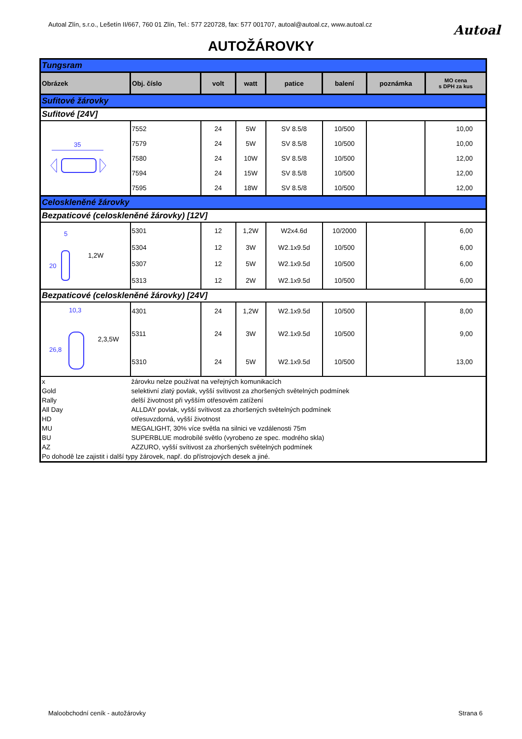Autoal Zlín, s.r.o., Lešetín II/667, 760 01 Zlín, Tel.: 577 220728, fax: 577 001707, autoal@autoal.cz, www.autoal.cz Autoal
AUTOŽÁROVKY
| Tungsram | | | | | | | |
| Obrázek | Obj. číslo | volt | watt | patice | balení | poznámka | MO cena s DPH za kus |
| Sufitové žárovky | | | | | | | |
| Sufitové [24V] | | | | | | | |
| 35 | 7552 | 24 | 5W | SV 8.5/8 | 10/500 | | 10,00 |
| | 7579 | 24 | 5W | SV 8.5/8 | 10/500 | | 10,00 |
| | 7580 | 24 | 10W | SV 8.5/8 | 10/500 | | 12,00 |
| | 7594 | 24 | 15W | SV 8.5/8 | 10/500 | | 12,00 |
| | 7595 | 24 | 18W | SV 8.5/8 | 10/500 | | 12,00 |
| Celoskleněné žárovky | | | | | | | |
| Bezpaticové (celoskleněné žárovky) [12V] | | | | | | | |
| 5 20 1,2W | 5301 | 12 | 1,2W | W2x4.6d | 10/2000 | | 6,00 |
| | 5304 | 12 | 3W | W2.1x9.5d | 10/500 | | 6,00 |
| | 5307 | 12 | 5W | W2.1x9.5d | 10/500 | | 6,00 |
| | 5313 | 12 | 2W | W2.1x9.5d | 10/500 | | 6,00 |
| Bezpaticové (celoskleněné žárovky) [24V] | | | | | | | |
| 10,3 26,8 2,3,5W | 4301 | 24 | 1,2W | W2.1x9.5d | 10/500 | | 8,00 |
| | 5311 | 24 | 3W | W2.1x9.5d | 10/500 | | 9,00 |
| | 5310 | 24 | 5W | W2.1x9.5d | 10/500 | | 13,00 |
| x | žárovku nelze používat na veřejných komunikacích | | | | | | |
| Gold | selektivní zlatý povlak, vyšší svítivost za zhoršených světelných podmínek | | | | | | |
| Rally | delší životnost při vyšším otřesovém zatížení | | | | | | |
| All Day | ALLDAY povlak, vyšší svítivost za zhoršených světelných podmínek | | | | | | |
| HD | otřesuvzdorná, vyšší životnost | | | | | | |
| MU | MEGALIGHT, 30% více světla na silnici ve vzdálenosti 75m | | | | | | |
| BU | SUPERBLUE modrobílé světlo (vyrobeno ze spec. modrého skla) | | | | | | |
| AZ | AZZURO, vyšší svítivost za zhoršených světelných podmínek | | | | | | |
| Po dohodě lze zajistit i další typy žárovek, např. do přístrojových desek a jiné. | | | | | | | |
Maloobchodní ceník - autožárovky Strana 6